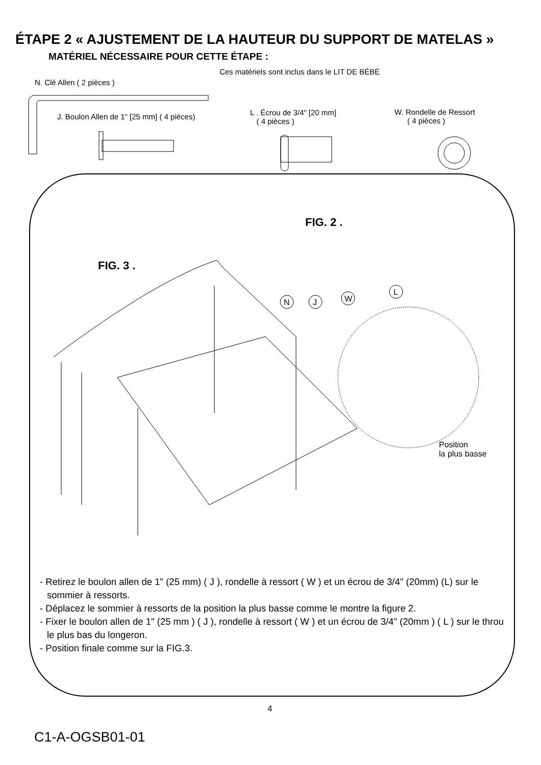ÉTAPE 2 « AJUSTEMENT DE LA HAUTEUR DU SUPPORT DE MATELAS »
MATÉRIEL NÉCESSAIRE POUR CETTE ÉTAPE :
Ces matériels sont inclus dans le LIT DE BÉBÉ
N. Clé Allen ( 2 pièces )
J. Boulon Allen de 1" [25 mm] ( 4 pièces)
L . Écrou de 3/4" [20 mm]
( 4 pièces )
W. Rondelle de Ressort
( 4 pièces )
FIG. 2 .
FIG. 3 .
N
J
W
L
Position
la plus basse
- Retirez le boulon allen de 1" (25 mm) ( J ), rondelle à ressort ( W ) et un écrou de 3/4" (20mm) (L) sur le sommier à ressorts.
- Déplacez le sommier à ressorts de la position la plus basse comme le montre la figure 2.
- Fixer le boulon allen de 1" (25 mm ) ( J ), rondelle à ressort ( W ) et un écrou de 3/4" (20mm ) ( L ) sur le throu le plus bas du longeron.
- Position finale comme sur la FIG.3.
4
C1-A-OGSB01-01